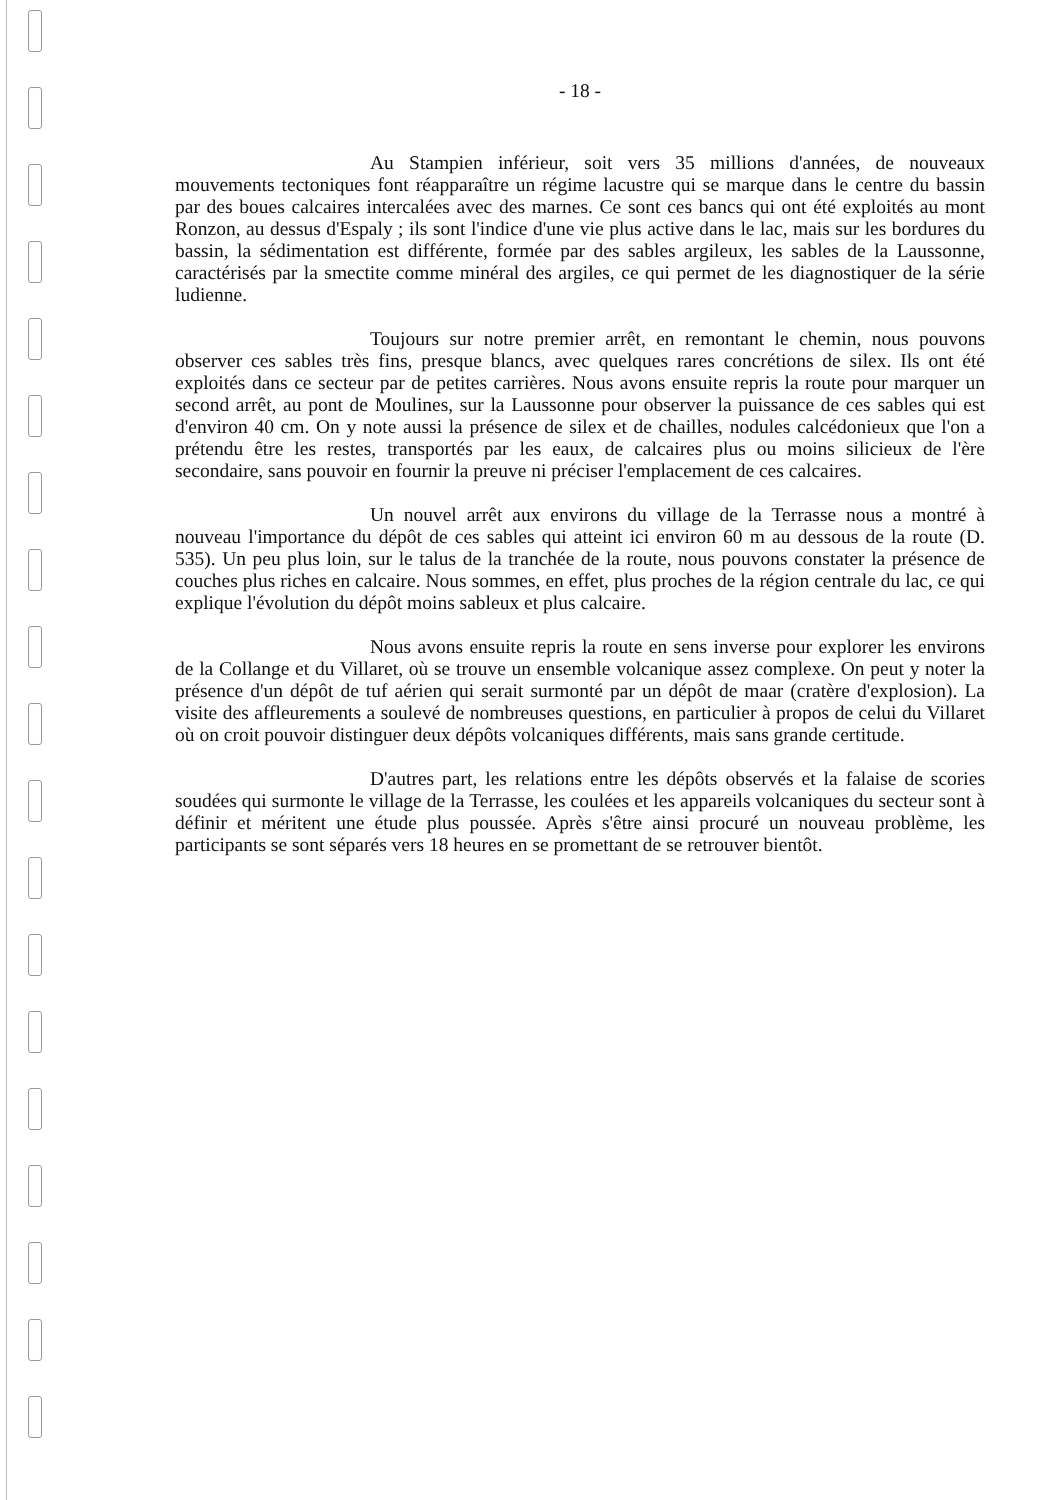- 18 -
Au Stampien inférieur, soit vers 35 millions d'années, de nouveaux mouvements tectoniques font réapparaître un régime lacustre qui se marque dans le centre du bassin par des boues calcaires intercalées avec des marnes. Ce sont ces bancs qui ont été exploités au mont Ronzon, au dessus d'Espaly ; ils sont l'indice d'une vie plus active dans le lac, mais sur les bordures du bassin, la sédimentation est différente, formée par des sables argileux, les sables de la Laussonne, caractérisés par la smectite comme minéral des argiles, ce qui permet de les diagnostiquer de la série ludienne.
Toujours sur notre premier arrêt, en remontant le chemin, nous pouvons observer ces sables très fins, presque blancs, avec quelques rares concrétions de silex. Ils ont été exploités dans ce secteur par de petites carrières. Nous avons ensuite repris la route pour marquer un second arrêt, au pont de Moulines, sur la Laussonne pour observer la puissance de ces sables qui est d'environ 40 cm. On y note aussi la présence de silex et de chailles, nodules calcédonieux que l'on a prétendu être les restes, transportés par les eaux, de calcaires plus ou moins silicieux de l'ère secondaire, sans pouvoir en fournir la preuve ni préciser l'emplacement de ces calcaires.
Un nouvel arrêt aux environs du village de la Terrasse nous a montré à nouveau l'importance du dépôt de ces sables qui atteint ici environ 60 m au dessous de la route (D. 535). Un peu plus loin, sur le talus de la tranchée de la route, nous pouvons constater la présence de couches plus riches en calcaire. Nous sommes, en effet, plus proches de la région centrale du lac, ce qui explique l'évolution du dépôt moins sableux et plus calcaire.
Nous avons ensuite repris la route en sens inverse pour explorer les environs de la Collange et du Villaret, où se trouve un ensemble volcanique assez complexe. On peut y noter la présence d'un dépôt de tuf aérien qui serait surmonté par un dépôt de maar (cratère d'explosion). La visite des affleurements a soulevé de nombreuses questions, en particulier à propos de celui du Villaret où on croit pouvoir distinguer deux dépôts volcaniques différents, mais sans grande certitude.
D'autres part, les relations entre les dépôts observés et la falaise de scories soudées qui surmonte le village de la Terrasse, les coulées et les appareils volcaniques du secteur sont à définir et méritent une étude plus poussée. Après s'être ainsi procuré un nouveau problème, les participants se sont séparés vers 18 heures en se promettant de se retrouver bientôt.